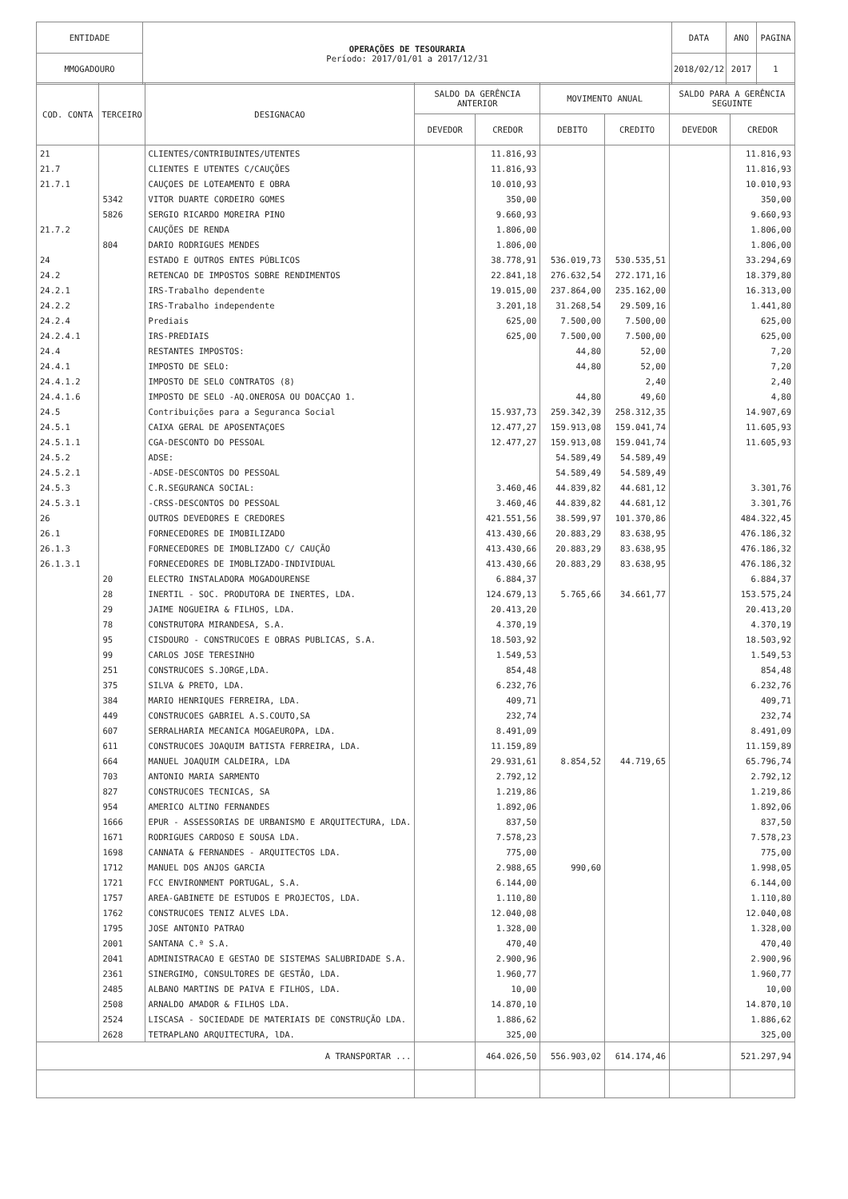| ENTIDADE | OPERAÇÕES DE TESOURARIA Período: 2017/01/01 a 2017/12/31 | DATA | ANO | PAGINA |
| MMOGADOURO | | 2018/02/12 | 2017 | 1 |
| COD. CONTA | TERCEIRO | DESIGNACAO | SALDO DA GERÊNCIA ANTERIOR | | MOVIMENTO ANUAL | | SALDO PARA A GERÊNCIA SEGUINTE | |
| --- | --- | --- | --- | --- | --- | --- | --- | --- |
| | | | DEVEDOR | CREDOR | DEBITO | CREDITO | DEVEDOR | CREDOR |
| 21 | | CLIENTES/CONTRIBUINTES/UTENTES | | 11.816,93 | | | | 11.816,93 |
| 21.7 | | CLIENTES E UTENTES C/CAUÇÕES | | 11.816,93 | | | | 11.816,93 |
| 21.7.1 | | CAUÇOES DE LOTEAMENTO E OBRA | | 10.010,93 | | | | 10.010,93 |
| | 5342 | VITOR DUARTE CORDEIRO GOMES | | 350,00 | | | | 350,00 |
| | 5826 | SERGIO RICARDO MOREIRA PINO | | 9.660,93 | | | | 9.660,93 |
| 21.7.2 | | CAUÇÕES DE RENDA | | 1.806,00 | | | | 1.806,00 |
| | 804 | DARIO RODRIGUES MENDES | | 1.806,00 | | | | 1.806,00 |
| 24 | | ESTADO E OUTROS ENTES PÚBLICOS | | 38.778,91 | 536.019,73 | 530.535,51 | | 33.294,69 |
| 24.2 | | RETENCAO DE IMPOSTOS SOBRE RENDIMENTOS | | 22.841,18 | 276.632,54 | 272.171,16 | | 18.379,80 |
| 24.2.1 | | IRS-Trabalho dependente | | 19.015,00 | 237.864,00 | 235.162,00 | | 16.313,00 |
| 24.2.2 | | IRS-Trabalho independente | | 3.201,18 | 31.268,54 | 29.509,16 | | 1.441,80 |
| 24.2.4 | | Prediais | | 625,00 | 7.500,00 | 7.500,00 | | 625,00 |
| 24.2.4.1 | | IRS-PREDIAIS | | 625,00 | 7.500,00 | 7.500,00 | | 625,00 |
| 24.4 | | RESTANTES IMPOSTOS: | | | 44,80 | 52,00 | | 7,20 |
| 24.4.1 | | IMPOSTO DE SELO: | | | 44,80 | 52,00 | | 7,20 |
| 24.4.1.2 | | IMPOSTO DE SELO CONTRATOS (8) | | | | 2,40 | | 2,40 |
| 24.4.1.6 | | IMPOSTO DE SELO -AQ.ONEROSA OU DOACÇAO 1. | | | 44,80 | 49,60 | | 4,80 |
| 24.5 | | Contribuições para a Seguranca Social | | 15.937,73 | 259.342,39 | 258.312,35 | | 14.907,69 |
| 24.5.1 | | CAIXA GERAL DE APOSENTAÇOES | | 12.477,27 | 159.913,08 | 159.041,74 | | 11.605,93 |
| 24.5.1.1 | | CGA-DESCONTO DO PESSOAL | | 12.477,27 | 159.913,08 | 159.041,74 | | 11.605,93 |
| 24.5.2 | | ADSE: | | | 54.589,49 | 54.589,49 | | |
| 24.5.2.1 | | -ADSE-DESCONTOS DO PESSOAL | | | 54.589,49 | 54.589,49 | | |
| 24.5.3 | | C.R.SEGURANCA SOCIAL: | | 3.460,46 | 44.839,82 | 44.681,12 | | 3.301,76 |
| 24.5.3.1 | | -CRSS-DESCONTOS DO PESSOAL | | 3.460,46 | 44.839,82 | 44.681,12 | | 3.301,76 |
| 26 | | OUTROS DEVEDORES E CREDORES | | 421.551,56 | 38.599,97 | 101.370,86 | | 484.322,45 |
| 26.1 | | FORNECEDORES DE IMOBILIZADO | | 413.430,66 | 20.883,29 | 83.638,95 | | 476.186,32 |
| 26.1.3 | | FORNECEDORES DE IMOBLIZADO C/ CAUÇÃO | | 413.430,66 | 20.883,29 | 83.638,95 | | 476.186,32 |
| 26.1.3.1 | | FORNECEDORES DE IMOBLIZADO-INDIVIDUAL | | 413.430,66 | 20.883,29 | 83.638,95 | | 476.186,32 |
| | 20 | ELECTRO INSTALADORA MOGADOURENSE | | 6.884,37 | | | | 6.884,37 |
| | 28 | INERTIL - SOC. PRODUTORA DE INERTES, LDA. | | 124.679,13 | 5.765,66 | 34.661,77 | | 153.575,24 |
| | 29 | JAIME NOGUEIRA & FILHOS, LDA. | | 20.413,20 | | | | 20.413,20 |
| | 78 | CONSTRUTORA MIRANDESA, S.A. | | 4.370,19 | | | | 4.370,19 |
| | 95 | CISDOURO - CONSTRUCOES E OBRAS PUBLICAS, S.A. | | 18.503,92 | | | | 18.503,92 |
| | 99 | CARLOS JOSE TERESINHO | | 1.549,53 | | | | 1.549,53 |
| | 251 | CONSTRUCOES S.JORGE,LDA. | | 854,48 | | | | 854,48 |
| | 375 | SILVA & PRETO, LDA. | | 6.232,76 | | | | 6.232,76 |
| | 384 | MARIO HENRIQUES FERREIRA, LDA. | | 409,71 | | | | 409,71 |
| | 449 | CONSTRUCOES GABRIEL A.S.COUTO,SA | | 232,74 | | | | 232,74 |
| | 607 | SERRALHARIA MECANICA MOGAEUROPA, LDA. | | 8.491,09 | | | | 8.491,09 |
| | 611 | CONSTRUCOES JOAQUIM BATISTA FERREIRA, LDA. | | 11.159,89 | | | | 11.159,89 |
| | 664 | MANUEL JOAQUIM CALDEIRA, LDA | | 29.931,61 | 8.854,52 | 44.719,65 | | 65.796,74 |
| | 703 | ANTONIO MARIA SARMENTO | | 2.792,12 | | | | 2.792,12 |
| | 827 | CONSTRUCOES TECNICAS, SA | | 1.219,86 | | | | 1.219,86 |
| | 954 | AMERICO ALTINO FERNANDES | | 1.892,06 | | | | 1.892,06 |
| | 1666 | EPUR - ASSESSORIAS DE URBANISMO E ARQUITECTURA, LDA. | | 837,50 | | | | 837,50 |
| | 1671 | RODRIGUES CARDOSO E SOUSA LDA. | | 7.578,23 | | | | 7.578,23 |
| | 1698 | CANNATA & FERNANDES - ARQUITECTOS LDA. | | 775,00 | | | | 775,00 |
| | 1712 | MANUEL DOS ANJOS GARCIA | | 2.988,65 | 990,60 | | | 1.998,05 |
| | 1721 | FCC ENVIRONMENT PORTUGAL, S.A. | | 6.144,00 | | | | 6.144,00 |
| | 1757 | AREA-GABINETE DE ESTUDOS E PROJECTOS, LDA. | | 1.110,80 | | | | 1.110,80 |
| | 1762 | CONSTRUCOES TENIZ ALVES LDA. | | 12.040,08 | | | | 12.040,08 |
| | 1795 | JOSE ANTONIO PATRAO | | 1.328,00 | | | | 1.328,00 |
| | 2001 | SANTANA C.ª S.A. | | 470,40 | | | | 470,40 |
| | 2041 | ADMINISTRACAO E GESTAO DE SISTEMAS SALUBRIDADE S.A. | | 2.900,96 | | | | 2.900,96 |
| | 2361 | SINERGIMO, CONSULTORES DE GESTÃO, LDA. | | 1.960,77 | | | | 1.960,77 |
| | 2485 | ALBANO MARTINS DE PAIVA E FILHOS, LDA. | | 10,00 | | | | 10,00 |
| | 2508 | ARNALDO AMADOR & FILHOS LDA. | | 14.870,10 | | | | 14.870,10 |
| | 2524 | LISCASA - SOCIEDADE DE MATERIAIS DE CONSTRUÇÃO LDA. | | 1.886,62 | | | | 1.886,62 |
| | 2628 | TETRAPLANO ARQUITECTURA, lDA. | | 325,00 | | | | 325,00 |
| A TRANSPORTAR ... | | | | 464.026,50 | 556.903,02 | 614.174,46 | | 521.297,94 |